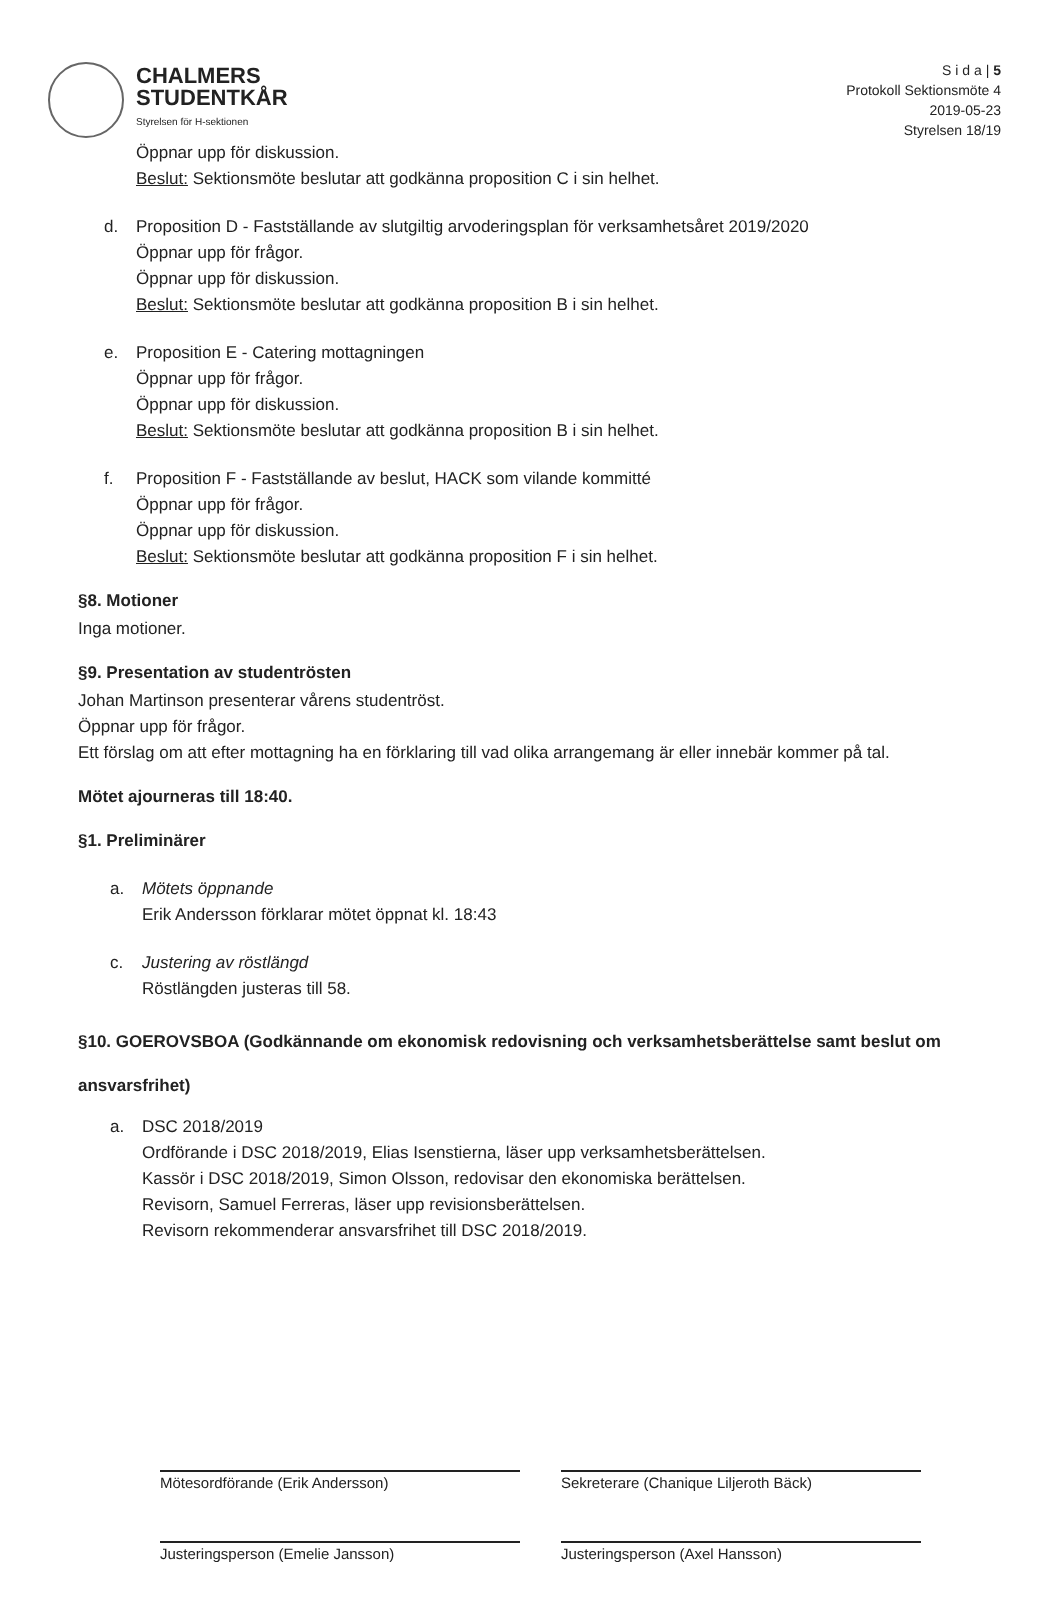CHALMERS
STUDENTKÅR
Styrelsen för H-sektionen
S i d a | 5
Protokoll Sektionsmöte 4
2019-05-23
Styrelsen 18/19
Öppnar upp för diskussion.
Beslut: Sektionsmöte beslutar att godkänna proposition C i sin helhet.
d. Proposition D - Fastställande av slutgiltig arvoderingsplan för verksamhetsåret 2019/2020
Öppnar upp för frågor.
Öppnar upp för diskussion.
Beslut: Sektionsmöte beslutar att godkänna proposition B i sin helhet.
e. Proposition E - Catering mottagningen
Öppnar upp för frågor.
Öppnar upp för diskussion.
Beslut: Sektionsmöte beslutar att godkänna proposition B i sin helhet.
f. Proposition F - Fastställande av beslut, HACK som vilande kommitté
Öppnar upp för frågor.
Öppnar upp för diskussion.
Beslut: Sektionsmöte beslutar att godkänna proposition F i sin helhet.
§8. Motioner
Inga motioner.
§9. Presentation av studentrösten
Johan Martinson presenterar vårens studentröst.
Öppnar upp för frågor.
Ett förslag om att efter mottagning ha en förklaring till vad olika arrangemang är eller innebär kommer på tal.
Mötet ajourneras till 18:40.
§1. Preliminärer
a. Mötets öppnande
Erik Andersson förklarar mötet öppnat kl. 18:43
c. Justering av röstlängd
Röstlängden justeras till 58.
§10. GOEROVSBOA (Godkännande om ekonomisk redovisning och verksamhetsberättelse samt beslut om ansvarsfrihet)
a. DSC 2018/2019
Ordförande i DSC 2018/2019, Elias Isenstierna, läser upp verksamhetsberättelsen.
Kassör i DSC 2018/2019, Simon Olsson, redovisar den ekonomiska berättelsen.
Revisorn, Samuel Ferreras, läser upp revisionsberättelsen.
Revisorn rekommenderar ansvarsfrihet till DSC 2018/2019.
Mötesordförande (Erik Andersson)
Justeringsperson (Emelie Jansson)
Sekreterare (Chanique Liljeroth Bäck)
Justeringsperson (Axel Hansson)